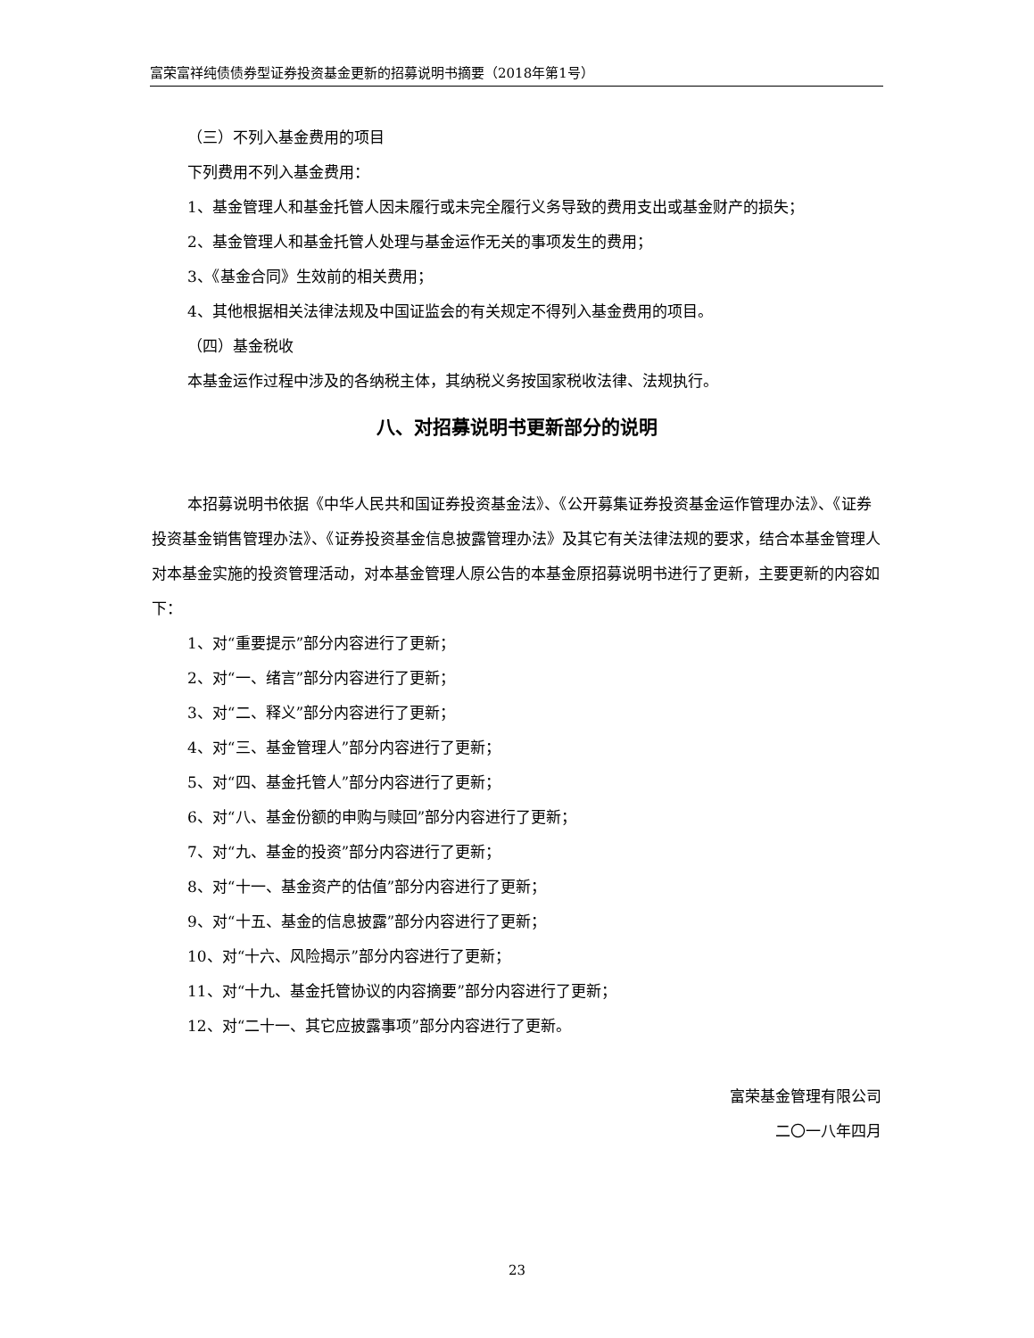富荣富祥纯债债券型证券投资基金更新的招募说明书摘要（2018年第1号）
（三）不列入基金费用的项目
下列费用不列入基金费用：
1、基金管理人和基金托管人因未履行或未完全履行义务导致的费用支出或基金财产的损失；
2、基金管理人和基金托管人处理与基金运作无关的事项发生的费用；
3、《基金合同》生效前的相关费用；
4、其他根据相关法律法规及中国证监会的有关规定不得列入基金费用的项目。
（四）基金税收
本基金运作过程中涉及的各纳税主体，其纳税义务按国家税收法律、法规执行。
八、对招募说明书更新部分的说明
本招募说明书依据《中华人民共和国证券投资基金法》、《公开募集证券投资基金运作管理办法》、《证券投资基金销售管理办法》、《证券投资基金信息披露管理办法》及其它有关法律法规的要求，结合本基金管理人对本基金实施的投资管理活动，对本基金管理人原公告的本基金原招募说明书进行了更新，主要更新的内容如下：
1、对“重要提示”部分内容进行了更新；
2、对“一、绪言”部分内容进行了更新；
3、对“二、释义”部分内容进行了更新；
4、对“三、基金管理人”部分内容进行了更新；
5、对“四、基金托管人”部分内容进行了更新；
6、对“八、基金份额的申购与赎回”部分内容进行了更新；
7、对“九、基金的投资”部分内容进行了更新；
8、对“十一、基金资产的估值”部分内容进行了更新；
9、对“十五、基金的信息披露”部分内容进行了更新；
10、对“十六、风险揭示”部分内容进行了更新；
11、对“十九、基金托管协议的内容摘要”部分内容进行了更新；
12、对“二十一、其它应披露事项”部分内容进行了更新。
富荣基金管理有限公司
二〇一八年四月
23